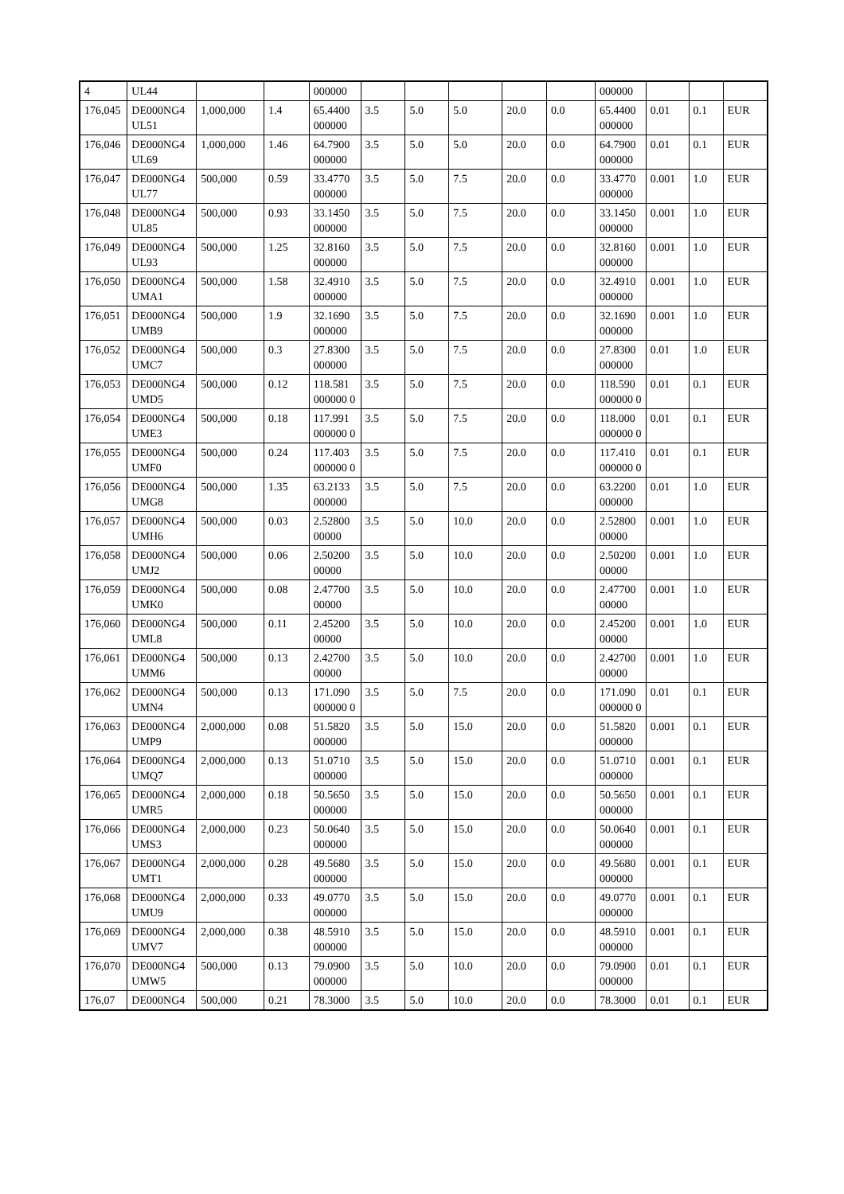| 4 | UL44 | | | 000000 | | | | | | 000000 | | | |
| 176,045 | DE000NG4 UL51 | 1,000,000 | 1.4 | 65.4400 000000 | 3.5 | 5.0 | 5.0 | 20.0 | 0.0 | 65.4400 000000 | 0.01 | 0.1 | EUR |
| 176,046 | DE000NG4 UL69 | 1,000,000 | 1.46 | 64.7900 000000 | 3.5 | 5.0 | 5.0 | 20.0 | 0.0 | 64.7900 000000 | 0.01 | 0.1 | EUR |
| 176,047 | DE000NG4 UL77 | 500,000 | 0.59 | 33.4770 000000 | 3.5 | 5.0 | 7.5 | 20.0 | 0.0 | 33.4770 000000 | 0.001 | 1.0 | EUR |
| 176,048 | DE000NG4 UL85 | 500,000 | 0.93 | 33.1450 000000 | 3.5 | 5.0 | 7.5 | 20.0 | 0.0 | 33.1450 000000 | 0.001 | 1.0 | EUR |
| 176,049 | DE000NG4 UL93 | 500,000 | 1.25 | 32.8160 000000 | 3.5 | 5.0 | 7.5 | 20.0 | 0.0 | 32.8160 000000 | 0.001 | 1.0 | EUR |
| 176,050 | DE000NG4 UMA1 | 500,000 | 1.58 | 32.4910 000000 | 3.5 | 5.0 | 7.5 | 20.0 | 0.0 | 32.4910 000000 | 0.001 | 1.0 | EUR |
| 176,051 | DE000NG4 UMB9 | 500,000 | 1.9 | 32.1690 000000 | 3.5 | 5.0 | 7.5 | 20.0 | 0.0 | 32.1690 000000 | 0.001 | 1.0 | EUR |
| 176,052 | DE000NG4 UMC7 | 500,000 | 0.3 | 27.8300 000000 | 3.5 | 5.0 | 7.5 | 20.0 | 0.0 | 27.8300 000000 | 0.01 | 1.0 | EUR |
| 176,053 | DE000NG4 UMD5 | 500,000 | 0.12 | 118.581 000000 0 | 3.5 | 5.0 | 7.5 | 20.0 | 0.0 | 118.590 000000 0 | 0.01 | 0.1 | EUR |
| 176,054 | DE000NG4 UME3 | 500,000 | 0.18 | 117.991 000000 0 | 3.5 | 5.0 | 7.5 | 20.0 | 0.0 | 118.000 000000 0 | 0.01 | 0.1 | EUR |
| 176,055 | DE000NG4 UMF0 | 500,000 | 0.24 | 117.403 000000 0 | 3.5 | 5.0 | 7.5 | 20.0 | 0.0 | 117.410 000000 0 | 0.01 | 0.1 | EUR |
| 176,056 | DE000NG4 UMG8 | 500,000 | 1.35 | 63.2133 000000 | 3.5 | 5.0 | 7.5 | 20.0 | 0.0 | 63.2200 000000 | 0.01 | 1.0 | EUR |
| 176,057 | DE000NG4 UMH6 | 500,000 | 0.03 | 2.52800 00000 | 3.5 | 5.0 | 10.0 | 20.0 | 0.0 | 2.52800 00000 | 0.001 | 1.0 | EUR |
| 176,058 | DE000NG4 UMJ2 | 500,000 | 0.06 | 2.50200 00000 | 3.5 | 5.0 | 10.0 | 20.0 | 0.0 | 2.50200 00000 | 0.001 | 1.0 | EUR |
| 176,059 | DE000NG4 UMK0 | 500,000 | 0.08 | 2.47700 00000 | 3.5 | 5.0 | 10.0 | 20.0 | 0.0 | 2.47700 00000 | 0.001 | 1.0 | EUR |
| 176,060 | DE000NG4 UML8 | 500,000 | 0.11 | 2.45200 00000 | 3.5 | 5.0 | 10.0 | 20.0 | 0.0 | 2.45200 00000 | 0.001 | 1.0 | EUR |
| 176,061 | DE000NG4 UMM6 | 500,000 | 0.13 | 2.42700 00000 | 3.5 | 5.0 | 10.0 | 20.0 | 0.0 | 2.42700 00000 | 0.001 | 1.0 | EUR |
| 176,062 | DE000NG4 UMN4 | 500,000 | 0.13 | 171.090 000000 0 | 3.5 | 5.0 | 7.5 | 20.0 | 0.0 | 171.090 000000 0 | 0.01 | 0.1 | EUR |
| 176,063 | DE000NG4 UMP9 | 2,000,000 | 0.08 | 51.5820 000000 | 3.5 | 5.0 | 15.0 | 20.0 | 0.0 | 51.5820 000000 | 0.001 | 0.1 | EUR |
| 176,064 | DE000NG4 UMQ7 | 2,000,000 | 0.13 | 51.0710 000000 | 3.5 | 5.0 | 15.0 | 20.0 | 0.0 | 51.0710 000000 | 0.001 | 0.1 | EUR |
| 176,065 | DE000NG4 UMR5 | 2,000,000 | 0.18 | 50.5650 000000 | 3.5 | 5.0 | 15.0 | 20.0 | 0.0 | 50.5650 000000 | 0.001 | 0.1 | EUR |
| 176,066 | DE000NG4 UMS3 | 2,000,000 | 0.23 | 50.0640 000000 | 3.5 | 5.0 | 15.0 | 20.0 | 0.0 | 50.0640 000000 | 0.001 | 0.1 | EUR |
| 176,067 | DE000NG4 UMT1 | 2,000,000 | 0.28 | 49.5680 000000 | 3.5 | 5.0 | 15.0 | 20.0 | 0.0 | 49.5680 000000 | 0.001 | 0.1 | EUR |
| 176,068 | DE000NG4 UMU9 | 2,000,000 | 0.33 | 49.0770 000000 | 3.5 | 5.0 | 15.0 | 20.0 | 0.0 | 49.0770 000000 | 0.001 | 0.1 | EUR |
| 176,069 | DE000NG4 UMV7 | 2,000,000 | 0.38 | 48.5910 000000 | 3.5 | 5.0 | 15.0 | 20.0 | 0.0 | 48.5910 000000 | 0.001 | 0.1 | EUR |
| 176,070 | DE000NG4 UMW5 | 500,000 | 0.13 | 79.0900 000000 | 3.5 | 5.0 | 10.0 | 20.0 | 0.0 | 79.0900 000000 | 0.01 | 0.1 | EUR |
| 176,07 | DE000NG4 | 500,000 | 0.21 | 78.3000 | 3.5 | 5.0 | 10.0 | 20.0 | 0.0 | 78.3000 | 0.01 | 0.1 | EUR |